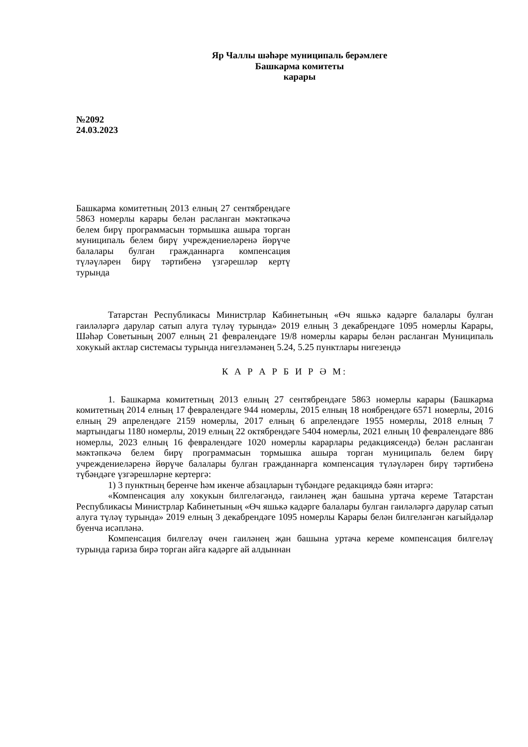Яр Чаллы шәһәре муниципаль берәмлеге
Башкарма комитеты
карары
№2092
24.03.2023
Башкарма комитетның 2013 елның 27 сентябрендәге 5863 номерлы карары белән расланган мәктәпкәчә белем бирү программасын тормышка ашыра торган муниципаль белем бирү учреждениеләренә йөрүче балалары булган гражданнарга компенсация түләүләрен бирү тәртибенә үзгәрешләр кертү турында
Татарстан Республикасы Министрлар Кабинетының «Өч яшькә кадәрге балалары булган гаиләләргә дарулар сатып алуга түләү турында» 2019 елның 3 декабрендәге 1095 номерлы Карары, Шәһәр Советының 2007 елның 21 февралендәге 19/8 номерлы карары белән расланган Муниципаль хокукый актлар системасы турында нигезләмәнең 5.24, 5.25 пунктлары нигезендә
К А Р А Р Б И Р Ә М:
1. Башкарма комитетның 2013 елның 27 сентябрендәге 5863 номерлы карары (Башкарма комитетның 2014 елның 17 февралендәге 944 номерлы, 2015 елның 18 ноябрендәге 6571 номерлы, 2016 елның 29 апрелендәге 2159 номерлы, 2017 елның 6 апрелендәге 1955 номерлы, 2018 елның 7 мартындагы 1180 номерлы, 2019 елның 22 октябрендәге 5404 номерлы, 2021 елның 10 февралендәге 886 номерлы, 2023 елның 16 февралендәге 1020 номерлы карарлары редакциясендә) белән расланган мәктәпкәчә белем бирү программасын тормышка ашыра торган муниципаль белем бирү учреждениеләренә йөрүче балалары булган гражданнарга компенсация түләүләрен бирү тәртибенә түбәндәге үзгәрешләрне кертергә:
1) 3 пунктның беренче һәм икенче абзацларын түбәндәге редакциядә бәян итәргә:
«Компенсация алу хокукын билгеләгәндә, гаиләнең җан башына уртача кереме Татарстан Республикасы Министрлар Кабинетының «Өч яшькә кадәрге балалары булган гаиләләргә дарулар сатып алуга түләү турында» 2019 елның 3 декабрендәге 1095 номерлы Карары белән билгеләнгән кагыйдәләр буенча исәпләнә.
Компенсация билгеләү өчен гаиләнең җан башына уртача кереме компенсация билгеләү турында гариза бирә торган айга кадәрге ай алдыннан